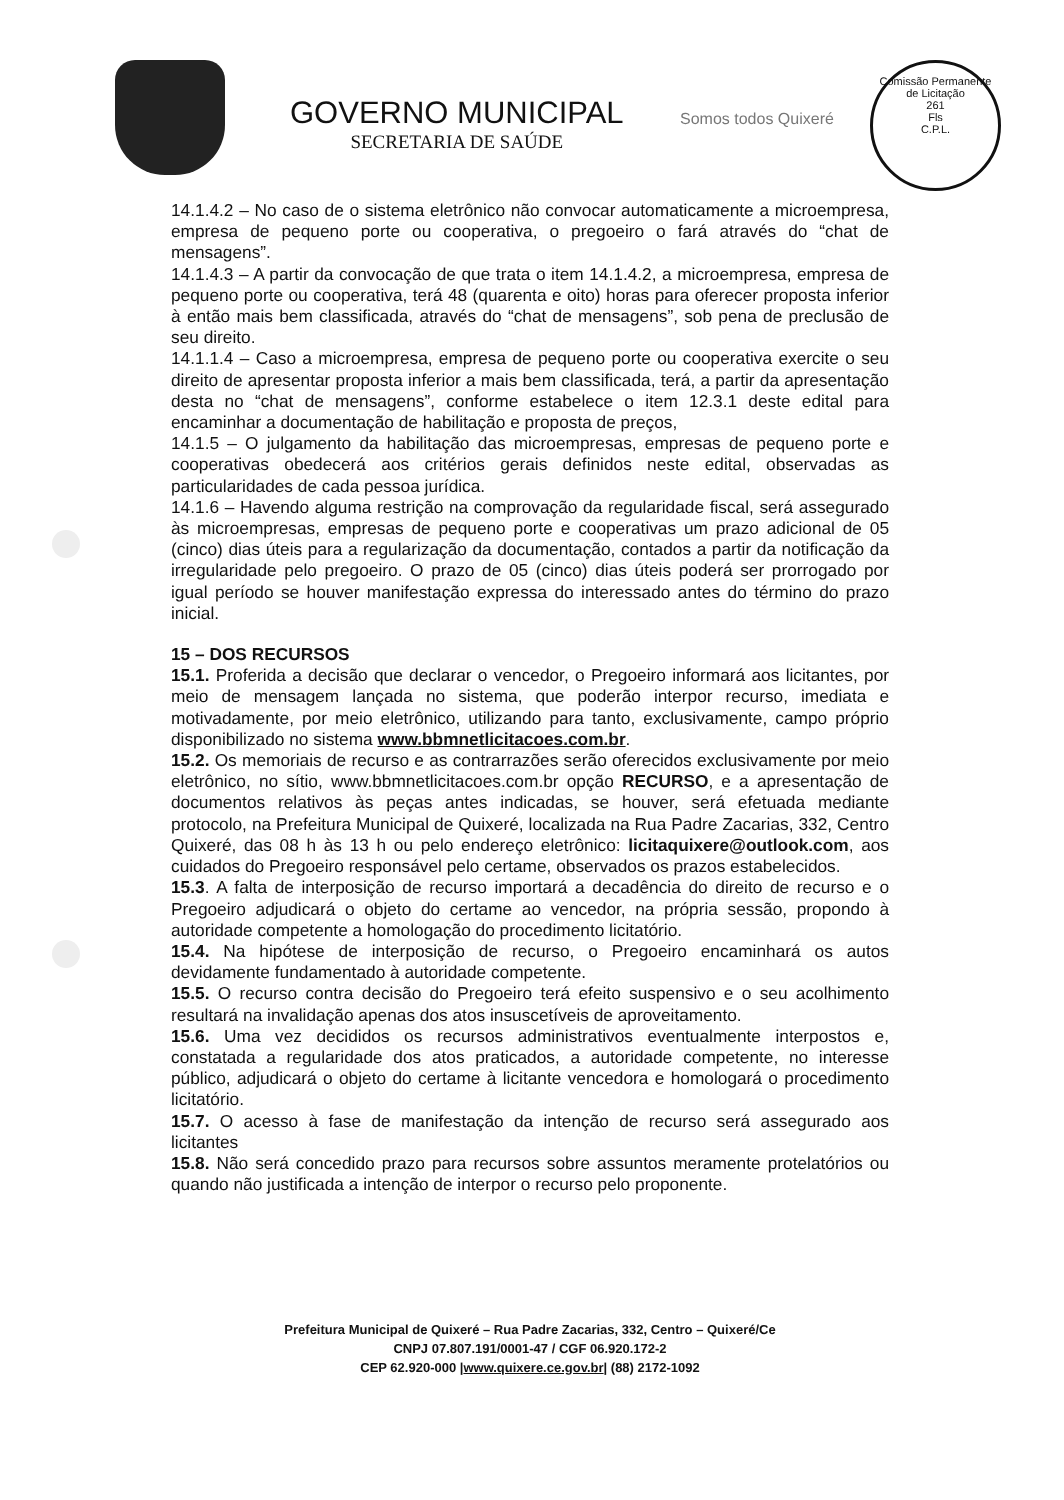GOVERNO MUNICIPAL
SECRETARIA DE SAÚDE
Somos todos Quixeré
Comissão Permanente de Licitação
261
Fls
C.P.L.
14.1.4.2 – No caso de o sistema eletrônico não convocar automaticamente a microempresa, empresa de pequeno porte ou cooperativa, o pregoeiro o fará através do “chat de mensagens”.
14.1.4.3 – A partir da convocação de que trata o item 14.1.4.2, a microempresa, empresa de pequeno porte ou cooperativa, terá 48 (quarenta e oito) horas para oferecer proposta inferior à então mais bem classificada, através do “chat de mensagens”, sob pena de preclusão de seu direito.
14.1.1.4 – Caso a microempresa, empresa de pequeno porte ou cooperativa exercite o seu direito de apresentar proposta inferior a mais bem classificada, terá, a partir da apresentação desta no “chat de mensagens”, conforme estabelece o item 12.3.1 deste edital para encaminhar a documentação de habilitação e proposta de preços,
14.1.5 – O julgamento da habilitação das microempresas, empresas de pequeno porte e cooperativas obedecerá aos critérios gerais definidos neste edital, observadas as particularidades de cada pessoa jurídica.
14.1.6 – Havendo alguma restrição na comprovação da regularidade fiscal, será assegurado às microempresas, empresas de pequeno porte e cooperativas um prazo adicional de 05 (cinco) dias úteis para a regularização da documentação, contados a partir da notificação da irregularidade pelo pregoeiro. O prazo de 05 (cinco) dias úteis poderá ser prorrogado por igual período se houver manifestação expressa do interessado antes do término do prazo inicial.
15 – DOS RECURSOS
15.1. Proferida a decisão que declarar o vencedor, o Pregoeiro informará aos licitantes, por meio de mensagem lançada no sistema, que poderão interpor recurso, imediata e motivadamente, por meio eletrônico, utilizando para tanto, exclusivamente, campo próprio disponibilizado no sistema www.bbmnetlicitacoes.com.br.
15.2. Os memoriais de recurso e as contrarrazões serão oferecidos exclusivamente por meio eletrônico, no sítio, www.bbmnetlicitacoes.com.br opção RECURSO, e a apresentação de documentos relativos às peças antes indicadas, se houver, será efetuada mediante protocolo, na Prefeitura Municipal de Quixeré, localizada na Rua Padre Zacarias, 332, Centro Quixeré, das 08 h às 13 h ou pelo endereço eletrônico: licitaquixere@outlook.com, aos cuidados do Pregoeiro responsável pelo certame, observados os prazos estabelecidos.
15.3. A falta de interposição de recurso importará a decadência do direito de recurso e o Pregoeiro adjudicará o objeto do certame ao vencedor, na própria sessão, propondo à autoridade competente a homologação do procedimento licitatório.
15.4. Na hipótese de interposição de recurso, o Pregoeiro encaminhará os autos devidamente fundamentado à autoridade competente.
15.5. O recurso contra decisão do Pregoeiro terá efeito suspensivo e o seu acolhimento resultará na invalidação apenas dos atos insuscetíveis de aproveitamento.
15.6. Uma vez decididos os recursos administrativos eventualmente interpostos e, constatada a regularidade dos atos praticados, a autoridade competente, no interesse público, adjudicará o objeto do certame à licitante vencedora e homologará o procedimento licitatório.
15.7. O acesso à fase de manifestação da intenção de recurso será assegurado aos licitantes
15.8. Não será concedido prazo para recursos sobre assuntos meramente protelatórios ou quando não justificada a intenção de interpor o recurso pelo proponente.
Prefeitura Municipal de Quixeré – Rua Padre Zacarias, 332, Centro – Quixeré/Ce
CNPJ 07.807.191/0001-47 / CGF 06.920.172-2
CEP 62.920-000 |www.quixere.ce.gov.br| (88) 2172-1092